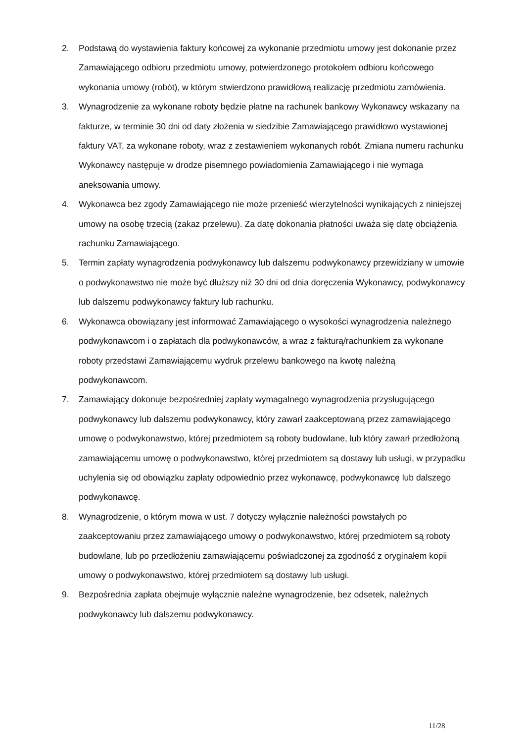2. Podstawą do wystawienia faktury końcowej za wykonanie przedmiotu umowy jest dokonanie przez Zamawiającego odbioru przedmiotu umowy, potwierdzonego protokołem odbioru końcowego wykonania umowy (robót), w którym stwierdzono prawidłową realizację przedmiotu zamówienia.
3. Wynagrodzenie za wykonane roboty będzie płatne na rachunek bankowy Wykonawcy wskazany na fakturze, w terminie 30 dni od daty złożenia w siedzibie Zamawiającego prawidłowo wystawionej faktury VAT, za wykonane roboty, wraz z zestawieniem wykonanych robót. Zmiana numeru rachunku Wykonawcy następuje w drodze pisemnego powiadomienia Zamawiającego i nie wymaga aneksowania umowy.
4. Wykonawca bez zgody Zamawiającego nie może przenieść wierzytelności wynikających z niniejszej umowy na osobę trzecią (zakaz przelewu). Za datę dokonania płatności uważa się datę obciążenia rachunku Zamawiającego.
5. Termin zapłaty wynagrodzenia podwykonawcy lub dalszemu podwykonawcy przewidziany w umowie o podwykonawstwo nie może być dłuższy niż 30 dni od dnia doręczenia Wykonawcy, podwykonawcy lub dalszemu podwykonawcy faktury lub rachunku.
6. Wykonawca obowiązany jest informować Zamawiającego o wysokości wynagrodzenia należnego podwykonawcom i o zapłatach dla podwykonawców, a wraz z fakturą/rachunkiem za wykonane roboty przedstawi Zamawiającemu wydruk przelewu bankowego na kwotę należną podwykonawcom.
7. Zamawiający dokonuje bezpośredniej zapłaty wymagalnego wynagrodzenia przysługującego podwykonawcy lub dalszemu podwykonawcy, który zawarł zaakceptowaną przez zamawiającego umowę o podwykonawstwo, której przedmiotem są roboty budowlane, lub który zawarł przedłożoną zamawiającemu umowę o podwykonawstwo, której przedmiotem są dostawy lub usługi, w przypadku uchylenia się od obowiązku zapłaty odpowiednio przez wykonawcę, podwykonawcę lub dalszego podwykonawcę.
8. Wynagrodzenie, o którym mowa w ust. 7 dotyczy wyłącznie należności powstałych po zaakceptowaniu przez zamawiającego umowy o podwykonawstwo, której przedmiotem są roboty budowlane, lub po przedłożeniu zamawiającemu poświadczonej za zgodność z oryginałem kopii umowy o podwykonawstwo, której przedmiotem są dostawy lub usługi.
9. Bezpośrednia zapłata obejmuje wyłącznie należne wynagrodzenie, bez odsetek, należnych podwykonawcy lub dalszemu podwykonawcy.
11/28